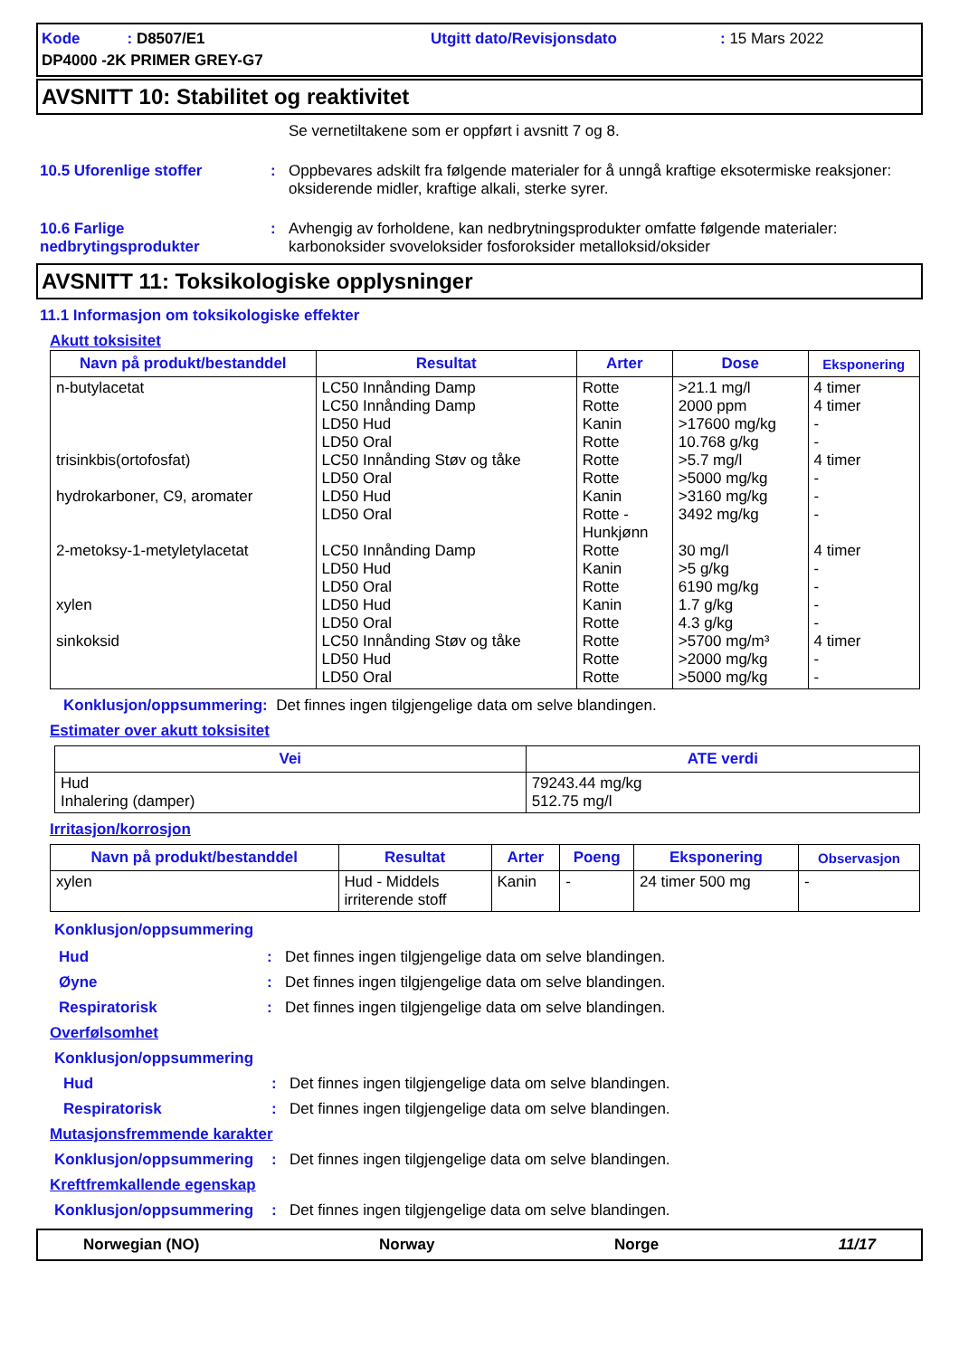Kode : D8507/E1
Utgitt dato/Revisjonsdato
: 15 Mars 2022
DP4000 -2K PRIMER GREY-G7
AVSNITT 10: Stabilitet og reaktivitet
Se vernetiltakene som er oppført i avsnitt 7 og 8.
10.5 Uforenlige stoffer
:
Oppbevares adskilt fra følgende materialer for å unngå kraftige eksotermiske reaksjoner: oksiderende midler, kraftige alkali, sterke syrer.
10.6 Farlige nedbrytingsprodukter
:
Avhengig av forholdene, kan nedbrytningsprodukter omfatte følgende materialer: karbonoksider svoveloksider fosforoksider metalloksid/oksider
AVSNITT 11: Toksikologiske opplysninger
11.1 Informasjon om toksikologiske effekter
Akutt toksisitet
| Navn på produkt/bestanddel | Resultat | Arter | Dose | Eksponering |
| --- | --- | --- | --- | --- |
| n-butylacetat trisinkbis(ortofosfat) hydrokarboner, C9, aromater 2-metoksy-1-metyletylacetat xylen sinkoksid | LC50 Innånding Damp LC50 Innånding Damp LD50 Hud LD50 Oral LC50 Innånding Støv og tåke LD50 Oral LD50 Hud LD50 Oral LC50 Innånding Damp LD50 Hud LD50 Oral LD50 Hud LD50 Oral LC50 Innånding Støv og tåke LD50 Hud LD50 Oral | Rotte Rotte Kanin Rotte Rotte Rotte Kanin Rotte - Hunkjønn Rotte Kanin Rotte Kanin Rotte Rotte Rotte Rotte | >21.1 mg/l 2000 ppm >17600 mg/kg 10.768 g/kg >5.7 mg/l >5000 mg/kg >3160 mg/kg 3492 mg/kg 30 mg/l >5 g/kg 6190 mg/kg 1.7 g/kg 4.3 g/kg >5700 mg/m³ >2000 mg/kg >5000 mg/kg | 4 timer 4 timer - - 4 timer - - - 4 timer - - - - 4 timer - - |
Konklusjon/oppsummering: Det finnes ingen tilgjengelige data om selve blandingen.
Estimater over akutt toksisitet
| Vei | ATE verdi |
| --- | --- |
| Hud Inhalering (damper) | 79243.44 mg/kg 512.75 mg/l |
Irritasjon/korrosjon
| Navn på produkt/bestanddel | Resultat | Arter | Poeng | Eksponering | Observasjon |
| --- | --- | --- | --- | --- | --- |
| xylen | Hud - Middels irriterende stoff | Kanin | - | 24 timer 500 mg | - |
Konklusjon/oppsummering
Hud
:
Det finnes ingen tilgjengelige data om selve blandingen.
Øyne
:
Det finnes ingen tilgjengelige data om selve blandingen.
Respiratorisk
:
Det finnes ingen tilgjengelige data om selve blandingen.
Overfølsomhet
Konklusjon/oppsummering
Hud
:
Det finnes ingen tilgjengelige data om selve blandingen.
Respiratorisk
:
Det finnes ingen tilgjengelige data om selve blandingen.
Mutasjonsfremmende karakter
Konklusjon/oppsummering
:
Det finnes ingen tilgjengelige data om selve blandingen.
Kreftfremkallende egenskap
Konklusjon/oppsummering
:
Det finnes ingen tilgjengelige data om selve blandingen.
Norwegian (NO) Norway Norge 11/17